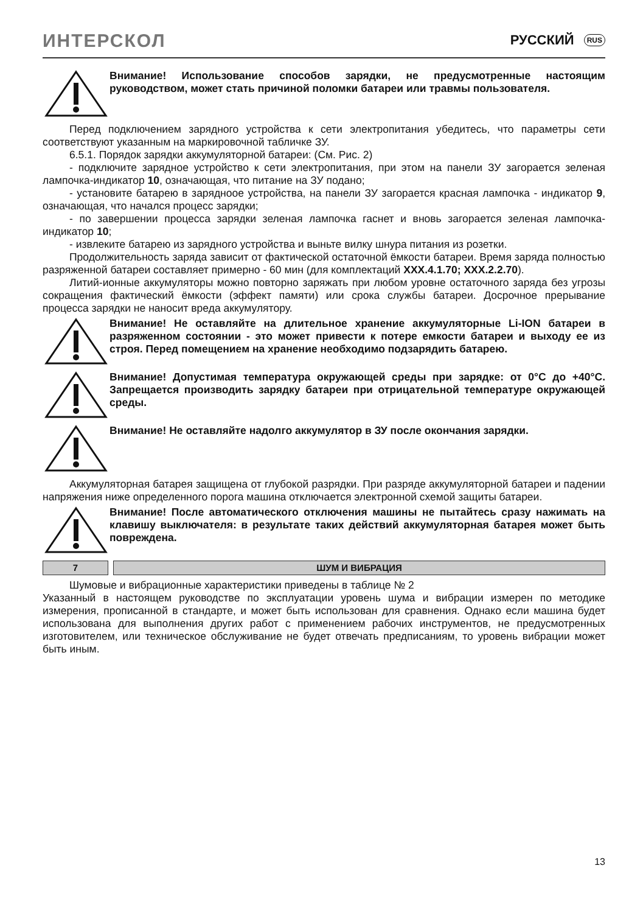ИНТЕРСКОЛ
РУССКИЙ RUS
Внимание! Использование способов зарядки, не предусмотренные настоящим руководством, может стать причиной поломки батареи или травмы пользователя.
Перед подключением зарядного устройства к сети электропитания убедитесь, что параметры сети соответствуют указанным на маркировочной табличке ЗУ.
6.5.1. Порядок зарядки аккумуляторной батареи: (См. Рис. 2)
- подключите зарядное устройство к сети электропитания, при этом на панели ЗУ загорается зеленая лампочка-индикатор 10, означающая, что питание на ЗУ подано;
- установите батарею в зарядноое устройства, на панели ЗУ загорается красная лампочка - индикатор 9, означающая, что начался процесс зарядки;
- по завершении процесса зарядки зеленая лампочка гаснет и вновь загорается зеленая лампочка-индикатор 10;
- извлеките батарею из зарядного устройства и выньте вилку шнура питания из розетки.
Продолжительность заряда зависит от фактической остаточной ёмкости батареи. Время заряда полностью разряженной батареи составляет примерно - 60 мин (для комплектаций XXX.4.1.70; XXX.2.2.70).
Литий-ионные аккумуляторы можно повторно заряжать при любом уровне остаточного заряда без угрозы сокращения фактический ёмкости (эффект памяти) или срока службы батареи. Досрочное прерывание процесса зарядки не наносит вреда аккумулятору.
Внимание! Не оставляйте на длительное хранение аккумуляторные Li-ION батареи в разряженном состоянии - это может привести к потере емкости батареи и выходу ее из строя. Перед помещением на хранение необходимо подзарядить батарею.
Внимание! Допустимая температура окружающей среды при зарядке: от 0°C до +40°C. Запрещается производить зарядку батареи при отрицательной температуре окружающей среды.
Внимание! Не оставляйте надолго аккумулятор в ЗУ после окончания зарядки.
Аккумуляторная батарея защищена от глубокой разрядки. При разряде аккумуляторной батареи и падении напряжения ниже определенного порога машина отключается электронной схемой защиты батареи.
Внимание! После автоматического отключения машины не пытайтесь сразу нажимать на клавишу выключателя: в результате таких действий аккумуляторная батарея может быть повреждена.
7 ШУМ И ВИБРАЦИЯ
Шумовые и вибрационные характеристики приведены в таблице № 2
Указанный в настоящем руководстве по эксплуатации уровень шума и вибрации измерен по методике измерения, прописанной в стандарте, и может быть использован для сравнения. Однако если машина будет использована для выполнения других работ с применением рабочих инструментов, не предусмотренных изготовителем, или техническое обслуживание не будет отвечать предписаниям, то уровень вибрации может быть иным.
13